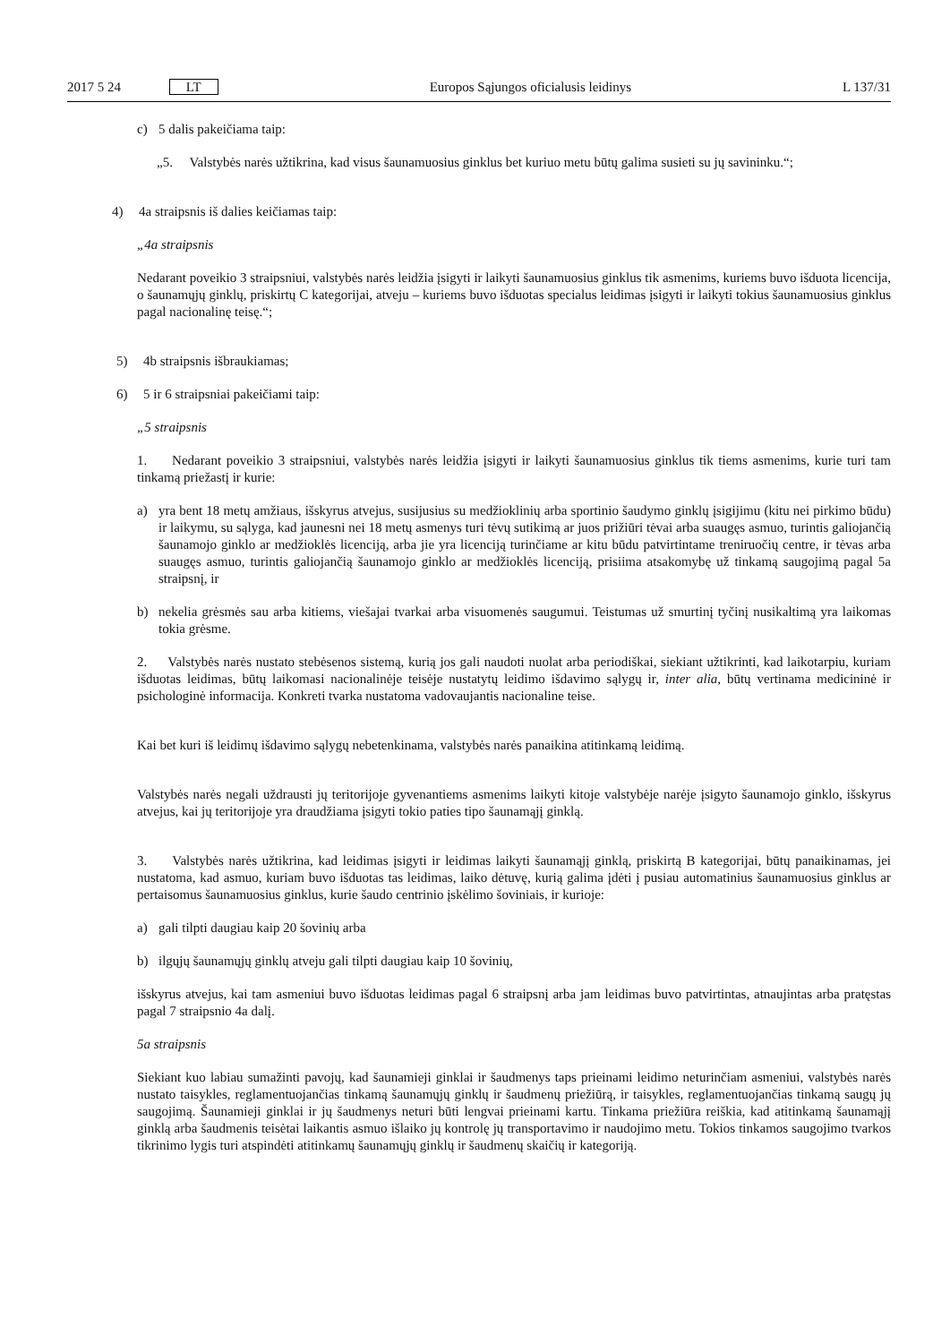2017 5 24 LT Europos Sąjungos oficialusis leidinys L 137/31
c) 5 dalis pakeičiama taip:
„5. Valstybės narės užtikrina, kad visus šaunamuosius ginklus bet kuriuo metu būtų galima susieti su jų savininku.“;
4) 4a straipsnis iš dalies keičiamas taip:
„4a straipsnis
Nedarant poveikio 3 straipsniui, valstybės narės leidžia įsigyti ir laikyti šaunamuosius ginklus tik asmenims, kuriems buvo išduota licencija, o šaunamųjų ginklų, priskirtų C kategorijai, atveju – kuriems buvo išduotas specialus leidimas įsigyti ir laikyti tokius šaunamuosius ginklus pagal nacionalinę teisę.“;
5) 4b straipsnis išbraukiamas;
6) 5 ir 6 straipsniai pakeičiami taip:
„5 straipsnis
1. Nedarant poveikio 3 straipsniui, valstybės narės leidžia įsigyti ir laikyti šaunamuosius ginklus tik tiems asmenims, kurie turi tam tinkamą priežastį ir kurie:
a) yra bent 18 metų amžiaus, išskyrus atvejus, susijusius su medžioklinių arba sportinio šaudymo ginklų įsigijimu (kitu nei pirkimo būdu) ir laikymu, su sąlyga, kad jaunesni nei 18 metų asmenys turi tėvų sutikimą ar juos prižiūri tėvai arba suaugęs asmuo, turintis galiojančią šaunamojo ginklo ar medžioklės licenciją, arba jie yra licenciją turinčiame ar kitu būdu patvirtintame treniruočių centre, ir tėvas arba suaugęs asmuo, turintis galiojančią šaunamojo ginklo ar medžioklės licenciją, prisiima atsakomybę už tinkamą saugojimą pagal 5a straipsnį, ir
b) nekelia grėsmės sau arba kitiems, viešajai tvarkai arba visuomenės saugumui. Teistumas už smurtinį tyčinį nusikaltimą yra laikomas tokia grėsme.
2. Valstybės narės nustato stebėsenos sistemą, kurią jos gali naudoti nuolat arba periodiškai, siekiant užtikrinti, kad laikotarpiu, kuriam išduotas leidimas, būtų laikomasi nacionalinėje teisėje nustatytų leidimo išdavimo sąlygų ir, inter alia, būtų vertinama medicininė ir psichologinė informacija. Konkreti tvarka nustatoma vadovaujantis nacionaline teise.
Kai bet kuri iš leidimų išdavimo sąlygų nebetenkinama, valstybės narės panaikina atitinkamą leidimą.
Valstybės narės negali uždrausti jų teritorijoje gyvenantiems asmenims laikyti kitoje valstybėje narėje įsigyto šaunamojo ginklo, išskyrus atvejus, kai jų teritorijoje yra draudžiama įsigyti tokio paties tipo šaunamąjį ginklą.
3. Valstybės narės užtikrina, kad leidimas įsigyti ir leidimas laikyti šaunamąjį ginklą, priskirtą B kategorijai, būtų panaikinamas, jei nustatoma, kad asmuo, kuriam buvo išduotas tas leidimas, laiko dėtuvę, kurią galima įdėti į pusiau automatinius šaunamuosius ginklus ar pertaisomus šaunamuosius ginklus, kurie šaudo centrinio įskėlimo šoviniais, ir kurioje:
a) gali tilpti daugiau kaip 20 šovinių arba
b) ilgųjų šaunamųjų ginklų atveju gali tilpti daugiau kaip 10 šovinių,
išskyrus atvejus, kai tam asmeniui buvo išduotas leidimas pagal 6 straipsnį arba jam leidimas buvo patvirtintas, atnaujintas arba pratęstas pagal 7 straipsnio 4a dalį.
5a straipsnis
Siekiant kuo labiau sumažinti pavojų, kad šaunamieji ginklai ir šaudmenys taps prieinami leidimo neturinčiam asmeniui, valstybės narės nustato taisykles, reglamentuojančias tinkamą šaunamųjų ginklų ir šaudmenų priežiūrą, ir taisykles, reglamentuojančias tinkamą saugų jų saugojimą. Šaunamieji ginklai ir jų šaudmenys neturi būti lengvai prieinami kartu. Tinkama priežiūra reiškia, kad atitinkamą šaunamąjį ginklą arba šaudmenis teisėtai laikantis asmuo išlaiko jų kontrolę jų transportavimo ir naudojimo metu. Tokios tinkamos saugojimo tvarkos tikrinimo lygis turi atspindėti atitinkamų šaunamųjų ginklų ir šaudmenų skaičių ir kategoriją.